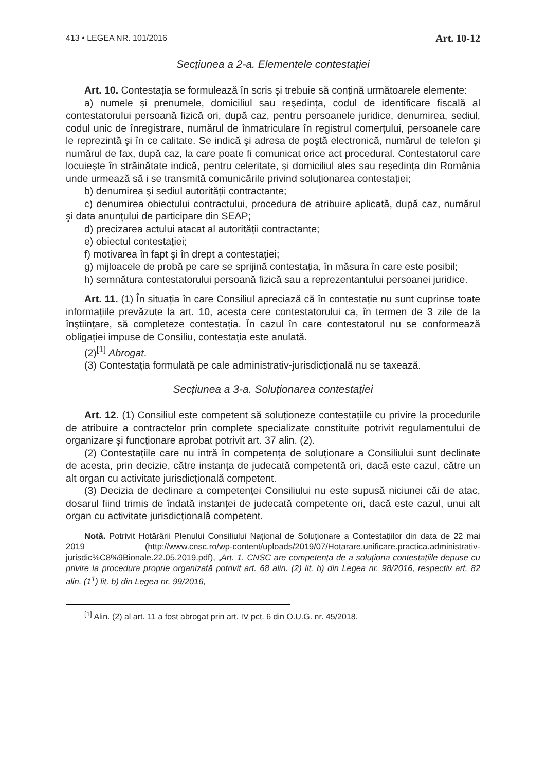413 • LEGEA NR. 101/2016 Art. 10-12
Secțiunea a 2-a. Elementele contestației
Art. 10. Contestația se formulează în scris şi trebuie să conțină următoarele elemente:
a) numele şi prenumele, domiciliul sau reşedința, codul de identificare fiscală al contestatorului persoană fizică ori, după caz, pentru persoanele juridice, denumirea, sediul, codul unic de înregistrare, numărul de înmatriculare în registrul comerțului, persoanele care le reprezintă şi în ce calitate. Se indică şi adresa de poştă electronică, numărul de telefon şi numărul de fax, după caz, la care poate fi comunicat orice act procedural. Contestatorul care locuieşte în străinătate indică, pentru celeritate, şi domiciliul ales sau reşedința din România unde urmează să i se transmită comunicările privind soluționarea contestației;
b) denumirea şi sediul autorității contractante;
c) denumirea obiectului contractului, procedura de atribuire aplicată, după caz, numărul şi data anunțului de participare din SEAP;
d) precizarea actului atacat al autorității contractante;
e) obiectul contestației;
f) motivarea în fapt şi în drept a contestației;
g) mijloacele de probă pe care se sprijină contestația, în măsura în care este posibil;
h) semnătura contestatorului persoană fizică sau a reprezentantului persoanei juridice.
Art. 11. (1) În situația în care Consiliul apreciază că în contestație nu sunt cuprinse toate informațiile prevăzute la art. 10, acesta cere contestatorului ca, în termen de 3 zile de la înştiințare, să completeze contestația. În cazul în care contestatorul nu se conformează obligației impuse de Consiliu, contestația este anulată.
(2)<sup>[1]</sup> Abrogat.
(3) Contestația formulată pe cale administrativ-jurisdicțională nu se taxează.
Secțiunea a 3-a. Soluționarea contestației
Art. 12. (1) Consiliul este competent să soluționeze contestațiile cu privire la procedurile de atribuire a contractelor prin complete specializate constituite potrivit regulamentului de organizare şi funcționare aprobat potrivit art. 37 alin. (2).
(2) Contestațiile care nu intră în competența de soluționare a Consiliului sunt declinate de acesta, prin decizie, către instanța de judecată competentă ori, dacă este cazul, către un alt organ cu activitate jurisdicțională competent.
(3) Decizia de declinare a competenței Consiliului nu este supusă niciunei căi de atac, dosarul fiind trimis de îndată instanței de judecată competente ori, dacă este cazul, unui alt organ cu activitate jurisdicțională competent.
Notă. Potrivit Hotărârii Plenului Consiliului Național de Soluționare a Contestațiilor din data de 22 mai 2019 (http://www.cnsc.ro/wp-content/uploads/2019/07/Hotarare.unificare.practica.administrativ-jurisdic%C8%9Bionale.22.05.2019.pdf), „Art. 1. CNSC are competența de a soluționa contestațiile depuse cu privire la procedura proprie organizată potrivit art. 68 alin. (2) lit. b) din Legea nr. 98/2016, respectiv art. 82 alin. (1<sup>1</sup>) lit. b) din Legea nr. 99/2016,
<sup>[1]</sup> Alin. (2) al art. 11 a fost abrogat prin art. IV pct. 6 din O.U.G. nr. 45/2018.